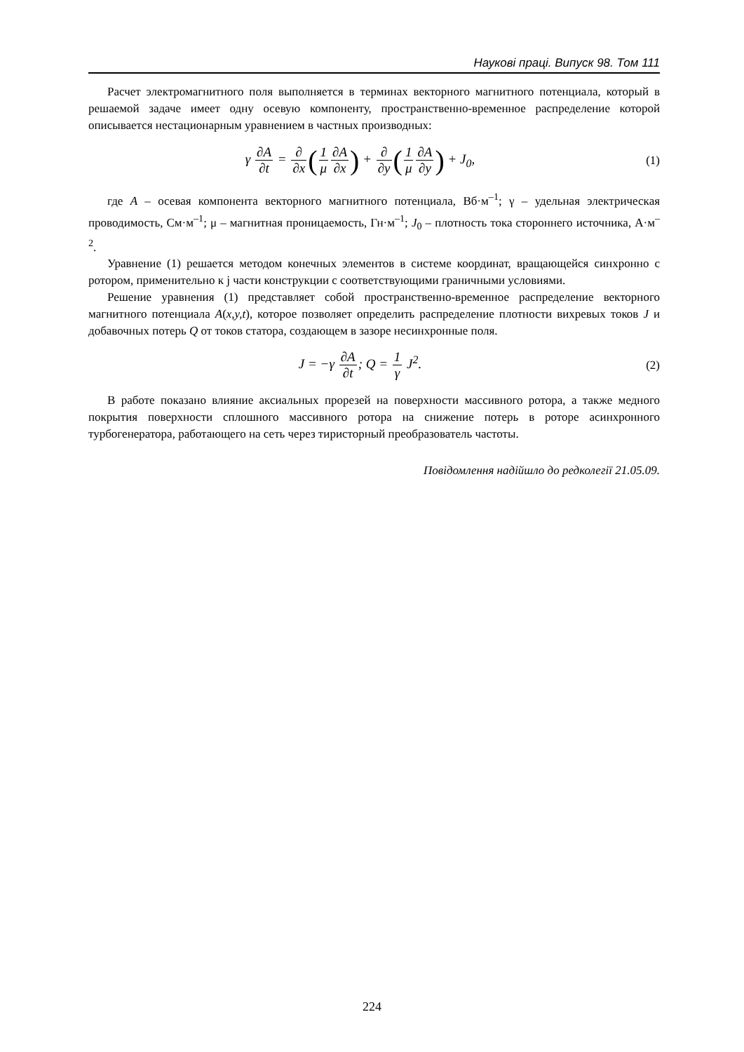Наукові праці. Випуск 98. Том 111
Расчет электромагнитного поля выполняется в терминах векторного магнитного потенциала, который в решаемой задаче имеет одну осевую компоненту, пространственно-временное распределение которой описывается нестационарным уравнением в частных производных:
γ ∂A ∂t = ∂ ∂x(1 μ∂A ∂x) + ∂ ∂y(1 μ∂A ∂y) + J<sub>0</sub>,
(1)
где A – осевая компонента векторного магнитного потенциала, Вб·м<sup>–1</sup>; γ – удельная электрическая проводимость, См·м<sup>–1</sup>; μ – магнитная проницаемость, Гн·м<sup>–1</sup>; J<sub>0</sub> – плотность тока стороннего источника, А·м<sup>–2</sup>.
Уравнение (1) решается методом конечных элементов в системе координат, вращающейся синхронно с ротором, применительно к j части конструкции с соответствующими граничными условиями.
Решение уравнения (1) представляет собой пространственно-временное распределение векторного магнитного потенциала A(x,y,t), которое позволяет определить распределение плотности вихревых токов J и добавочных потерь Q от токов статора, создающем в зазоре несинхронные поля.
J = −γ ∂A ∂t; Q = 1 γ J<sup>2</sup>. (2)
В работе показано влияние аксиальных прорезей на поверхности массивного ротора, а также медного покрытия поверхности сплошного массивного ротора на снижение потерь в роторе асинхронного турбогенератора, работающего на сеть через тиристорный преобразователь частоты.
Повідомлення надійшло до редколегії 21.05.09.
224